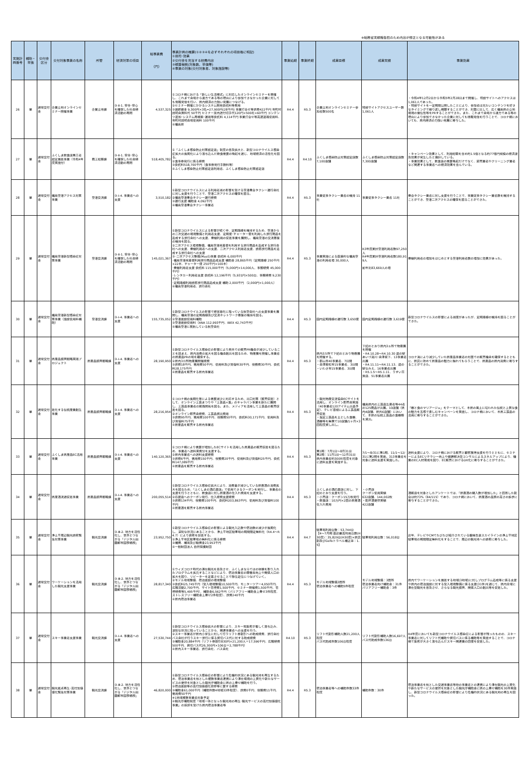※総務省実績報告前のため内容が修正となる可能性がある
| 実施計画番号 | 補助・単独 | 交付金区分 | 交付対象事業の名称 | 所管 | 経済対策の項目 | 総事業費 （円） | 事業計画の概要(①②③④を必ずそれぞれの項目毎に明記) ①目的･効果 ②交付金を充当する経費内容 ③積算根拠(対象数、単価等) ④事業の対象(交付対象者、対象施設等) | 事業始期 | 事業終期 | 成果目標 | 成果実績 | 事業効果 |
| --- | --- | --- | --- | --- | --- | --- | --- | --- | --- | --- | --- | --- |
| 26 | 単 | 通常交付金 | 企業立地オンラインセミナー開催事業 | 企業立地課 | ③-Ⅱ-1. 安全･安心を確保した社会経済活動の再開 | 4,537,325 | ①コロナ禍における「新しい生活様式」に対応したオンラインセミナーを開催し、これまで会場から遠方である等の理由により参加できなかった企業に対しても情報発信を行い、県内経済の力強い発展につなげる。 ②セミナー開催にかかるシステム開発委託料等費用 ③講師謝金 9,300円×3名=27,900円(28千円) 事業打合せ等旅費422千円 市町村説明会資料代 50千円 セミナー案内送付切手代120円×500社=60千円 コンテンツ追加･システム再構築･運用等委託料 4,114千円 事業打合せ等高速道路使用料、市町村説明会場使用料 100千円 ④福島県 | R4.4 | R5.3 | 企業立地オンラインセミナー参加者数500名 | 特設サイトアクセスユーザー数1,061人 | ・令和4年12月2日から令和5年2月28日まで開催し、特設サイトへのアクセスは1,061人であった。 ・特設サイトを一定期間公開したことにより、参加者は見たいコンテンツを好きなタイミングで繰り返し視聴することができ、対面に比して、広く福島県の立地環境の優位性等をPRすることができた。また、これまで会場から遠方である等の理由により参加できなかった企業に対しても情報発信を行うことで、コロナ禍においても、県内経済の力強い発展に寄与した。 |
| 27 | 単 | 通常交付金 | ふくしま飲食店第三者認定推進事業（令和4年度実施分） | 商工総務課 | ③-Ⅱ-1. 安全･安心を確保した社会経済活動の再開 | 518,405,782 | ①「ふくしま感染防止対策認定店」制度の普及拡大と、新型コロナウイルス感染症拡大の長期化により落ち込んだ飲食需要の喚起を通じ、地域経済の活性化を図る。 ②食事券発行に係る経費 ③委託料518,700千円（食事券発行手数料等） ④ふくしま感染防止対策認定店利用者、ふくしま感染防止対策認定店 | R4.4 | R4.10 | ふくしま感染防止対策認定店数 7,100店舗 | ふくしま感染防止対策認定店数 7,300店舗 | ・キャンペーン効果として、利用総額を含め約1.5倍となる約77億円規模の経済波及効果が発生したと推計している。 ・事業効果として、飲食店の需要喚起だけでなく、卸売業者やクリーニング業者など関連する事業者への経済効果を含んでいる。 |
| 28 | 単 | 通常交付金 | 福島空港アクセス対策事業 | 空港交流課 | ③-Ⅰ-4. 事業者への支援 | 3,510,182 | ①新型コロナウイルスによる利用者減の影響を受ける空港乗合タクシー運行会社に対し支援を行うことで、空港二次アクセスの確保を図る。 ②福島空港乗合タクシー運行経費 ③運行支援 補助金 4,092千円 ④福島空港乗合タクシー事業者 | R4.4 | R5.3 | 事業従事タクシー業者の維持 11社 | 事業従事タクシー業者 11社 | 乗合タクシー業者に対し支援を行うことで、事業従事タクシー業者数を維持することができ、空港二次アクセスの確保を図ることができた。 |
| 29 | 単 | 通常交付金 | 福島空港新型感染症対策事業 | 空港交流課 | ③-Ⅱ-1. 安全･安心を確保した社会経済活動の再開 | 145,021,367 | ①新型コロナウイルスによる影響が続く中、定期路線を維持するため、空港からの二次交通の環境整備と利用者支援、定期便･チャーター便を利用した旅行商品を造成する旅行会社への支援、乗継利用の促進事業を展開し、福島空港の交流基盤の維持を図る。 ②二次アクセス環境整備、福島空港発着便を利用する旅行商品を造成する旅行会社への支援、乗継利用者への支援、二次アクセス利用者支援、誘客旅行商品を造成する旅行会社への支援 ③･二次アクセス整備(MaaS)事業 委託料 6,000千円 ･福島空港発着便利用旅行商品造成支援 補助金 28,865千円（定期路線 250千円×22本、チャーター便 250千円×100本） ･乗継利用者支援 委託料 115,000千円（5,000円×14,000人、事務経費 45,000千円） ･レンタカー利用者支援 委託料 12,196千円（5,931円×500台、事務経費 9,230千円） ･定期路線利用誘客旅行商品造成支援 補助 2,000千円 （2,000円×1,000人） ④福島空港利用者、旅行会社 | R4.4 | R5.3 | 事業実施による直接的な福島空港の利用者増 30,000人 | R3年度累計空港利用者数97,250人 R4年度累計空港利用者数180,919人 前年比83,669人の増 | 乗継利用者の増加をはじめとする空港利用者数の増加に効果があった。 |
| 30 | 単 | 通常交付金 | 福島空港新型感染症対策事業（施設使用料補助） | 空港交流課 | ③-Ⅰ-4. 事業者への支援 | 155,735,052 | ①新型コロナウイルスの影響で経営悪化に陥っている航空会社への支援事業を展開し、福島空港の定期路線及び交流ネットワーク基盤の維持を図る。 ②空港施設使用料補助 ③空港施設使用料（ANA 112,993千円、IBEX 42,743千円） ④福島空港に就航している航空会社 | R4.4 | R5.3 | 国内定期路線の運行数 3,650便 | 国内定期路線の運行数 3,619便 | 新型コロナウイルスの影響による減便があったが、定期路線の維持を図ることができた。 |
| 31 | 単 | 通常交付金 | 県産品振興戦略実践プロジェクト | 県産品振興戦略課 | ③-Ⅰ-4. 事業者への支援 | 28,190,950 | ①新型コロナウイルス感染症の影響により県外での販売PR機会が減少していることを踏まえ、県内消費の拡大を図る機会創出を図るため、物産展を開催し事業者の県産品PRの場を確保する。 ②県内3カ所物産展開催経費 ③旅費18千円、需用費50千円、使用料及び賃借料30千円、役務費30千円、委託料28,175千円 ④県産品を販売する県内事業者 | R4.4 | R5.3 | 県内3カ所で下記のとおり物産展を開催する。 ・郡山市40事業者、7日間 ・会津若松市15事業者、3日間 ・いわき市15事業者、3日間 | 下記のとおり県内3ヵ所で物産展を開催 ・R4.10.28～R4.10.30 道の駅あいづ湯川･会津坂下、13事業者出展 ・R4.11.11～R4.11.13、道の駅なみえ、16事業者出展 ・R5.1.5～R5.1.11、うすい百貨店、51事業者出展 | コロナ渦により減少していた県産品事業者の対面での販売機会を確保するとともに、県民に改めて県産品の魅力に触れてもらうことで、県産品の県内消費に寄与することができた。 |
| 32 | 単 | 通常交付金 | 進化する伝統産業創生事業 | 県産品振興戦略課 | ③-Ⅰ-4. 事業者への支援 | 28,216,954 | ①コロナ禍の長期化等による需要減少に対応するため、出口対策（販売促進）として、オンライン工芸まつりや「工芸品×食」のキャラバン事業を新たに展開し、工芸品事業者の販路開拓を図る。また、メディアを活用して工芸品の販売促進を図る。 ②オンライン即売会経費、工芸品貸出費用 ③旅費95千円、需用費100千円、役務費50千円、委託料30,171千円、使用料及び賃借料75千円 ④県産品を販売する県内事業者 | R4.4 | R5.3 | ・観光物産交流協会ECサイトを活用し、オンライン即売会実施（40事業者120アイテム出品予定）、テレビ番組による工芸品販売促進 ・指定工芸品を主とした食器、酒器等を無償で10店舗/1ヶ月×3回程度貸し出し。 | 福島県内の工芸品生産者等44者の125商品が出展。10店舗（県内4店舗、県外6店舗）において、本県の伝統工芸品の食器類を貸出。 | 「器と食のマリアージュ」をテーマとして、本県の風土に培われた伝統と上質な食の魅力を五感で楽しむキャンペーンを実施し、コロナ禍において、本県工芸品の活用に寄与することができた。 |
| 33 | 単 | 通常交付金 | ふくしま県産品EC活用事業 | 県産品振興戦略課 | ③-Ⅰ-4. 事業者への支援 | 140,120,365 | ①コロナ禍により需要が増加したECサイトを活用した県産品の販売促進を図るため、事業者へ送料実費分を支援する。 ②県内事業者への送料支援経費 ③旅費6千円、需用費150千円、役務費20千円、使用料及び賃借料25千円、委託料147,089千円 ④県産品を販売する県内事業者 | R4.4 | R5.3 | 第1期：7月1日～8月31日 第2期：11月1日～12月31日 県内事業者約300社程度を対象に送料支援を実施する。 | 7/1～8/31に第1期、11/1～12/31に第2期を実施。313事業者を対象に送料支援を実施した。 | 送料支援により、コロナ禍における販売と顧客獲得支援を行うとともに、セミナーによるECリテラシー向上や課題解決型コンサルによるスキルアップにより、機業のEC人材育成を図り、EC販売におけるDX化に寄与することができた。 |
| 34 | 単 | 通常交付金 | 県産酒流通促進事業 | 県産品振興戦略課 | ③-Ⅰ-4. 事業者への支援 | 200,055,514 | ①新型コロナウイルス感染症拡大により、消費量が減少している県産酒の消費拡大を図るため、「ふくしまの酒応援店」で使用できるクーポンを発行し、事業者の支援を行うとともに、飲食店に対し県産酒の仕入れ費用を支援する。 ②応援店へのクーポン発行、仕入経費支援経費 ③旅費134千円、役務費100千円、委託料203,863千円、使用料及び賃借料100千円 ④県産酒を販売する県内事業者 | R4.4 | R5.3 | ふくしまの酒応援店に対し、下記のとおり支援を行う。 ・小売店：クーポン15万枚発行 ・飲食店：10万円×2回の県産酒仕入れ費用 | ・小売店 クーポン使用実績 632店舗、144,002枚 ・乾杯酒提供実績 422店舗 | 酒販店を対象としたアンケートでは、「県産酒の購入数が増加した」と回答した割合は約73%（84/115）であり、コロナ禍において、県産酒の品質の高さの訴求に寄与することができた。 |
| 35 | 単 | 通常交付金 | 浄土平周辺観光誘客緊急対策事業 | 観光交流課 | ③-Ⅲ-2. 地方を活性化し、世界とつながる「デジタル田園都市国家構想」 | 23,952,750 | ①新型コロナウイルス感染症の影響による観光入込数や宿泊数の減少が長期化し、深刻な状況にあることから、浄土平地区駐車場の期間限定無料化（R4.4～R4.7）により誘客を促進する。 ②浄土平地区駐車場の無料化に係る経費 ③補償、補填及び賠償金23,953千円 ④一般財団法人 自然保護財団 | R4.4 | R4.7 | 駐車場利用台数：53,744台 【4～7月期 直近最高利用台数(H30度)：35,829台(H30度)×県民割及びGoToトラベル補正率：1.5】 | 駐車場利用台数：56,018台 | 近年、テレビやCMでたびたび紹介されている磐梯吾妻スカイラインの浄土平地区駐車場の期間限定無料化をすることで、周辺の観光地への誘客に寄与した。 |
| 36 | 単 | 通常交付金 | ワーケーションを活用した観光支援事業 | 観光交流課 | ③-Ⅲ-2. 地方を活性化し、世界とつながる「デジタル田園都市国家構想」 | 28,817,340 | ①ウィズコロナ時代の滞在観光を普及させ、ふくしまならではの体験を取り入れたプログラムを拡充することなどにより、宿泊事業者の稼働率向上や関係人口の拡大を図り、リピーターを定着させることで移住定住につなげていく。 ②モデル地域整備、宿泊施設の環境整備 ③委託料25,745千円（受入環境整備10,500千円、モニターツアー4,050千円、広報活動2,700千円、サイト管理費1,500千円、セミナー開催費1,500千円、管理経費等5,495千円）、補助金6,562千円（バリアフリー補助金上乗せ3件程度、ストレスフリー補助金上乗せ2件程度）、旅費240千円 ④県内宿泊事業者 | R4.4 | R5.3 | モデル地域整備3箇所 宿泊事業者への補助5件程度 | モデル地域整備：3箇所 宿泊事業者向け補助金：31件 バリアフリー補助金：3件 | 県内でワーケーションを推進する地域(3地域)に対しプログラム造成等に係る支援や県内の宿泊施設に対する受入環境整備に係る支援(31件)を通じて、県内全域に滞在型観光を普及させ、さらなる観光振興、関係人口の創出等を促進した。 |
| 37 | 単 | 通常交付金 | スキー事業者支援事業 | 観光交流課 | ③-Ⅰ-4. 事業者への支援 | 27,530,744 | ①新型コロナウイルス感染拡大の影響により、スキー場集客が著しく落ち込み、深刻な状況に陥っていることから、関連事業者への支援を行う。 ②スキー事業者が県内小学生に対して行うリフト券割引への助成経費、旅行会社･バス会社が行うスキー旅行に係る貸切バス代に対する助成経費 ③補助金20,884千円（リフト券割引830円×21,200人＝17,596千円、広報経費500千円、貸切バス代26,300円×106台＝2,788千円） ④県内スキー事業者、旅行会社、バス会社 | R4.10 | R5.3 | リフト代割引補助人数21,200人程度 バス代助成件数106台程度 | リフト代割引補助人数16,697人 バス代助成件数136台 | R4年度においても新型コロナウイルス感染症による影響が残ったものの、スキー事業者に対してリフト代補助や貸切バスに係る補助等を実施することで、コロナ禍で集客が大きく落ち込んだスキー関連業の回復を促進した。 |
| 38 | 単 | 通常交付金 | 観光拠点再生･高付加価値化緊急対策事業 | 観光交流課 | ③-Ⅲ-2. 地方を活性化し、世界とつながる「デジタル田園都市国家構想」 | 46,820,000 | ①新型コロナウイルス感染症の影響により危機的状況にある観光地を再生するため、宿泊事業者を核とした複数事業者連携により滞在環境の上質化や新たなサービスの提供を対象とした観光庁補助金に県の上乗せ補助を行う。 ②宿泊施設等の高付加価値化改修等に要する経費 ③補助金61,000千円（補助件数4地域33件程度）、旅費0千円、役務費11千円、需用費50千円 ※1地域複数事業者対象予定 ④観光庁補助制度「地域一体となった観光地の再生･観光サービスの高付加価値化事業」の採択を受けた県内宿泊事業者等 | R4.4 | R5.3 | 宿泊事業者等への補助件数33件程度 | 補助件数：30件 | 宿泊事業者を核とした交通事業者等他の事業者との連携により滞在観光の上質化や新たなサービスの提供を対象とした観光庁補助金に県の上乗せ補助を30件実施し、新型コロナウイルス感染症の影響により危機的状況にある観光地の再生を図った。 |